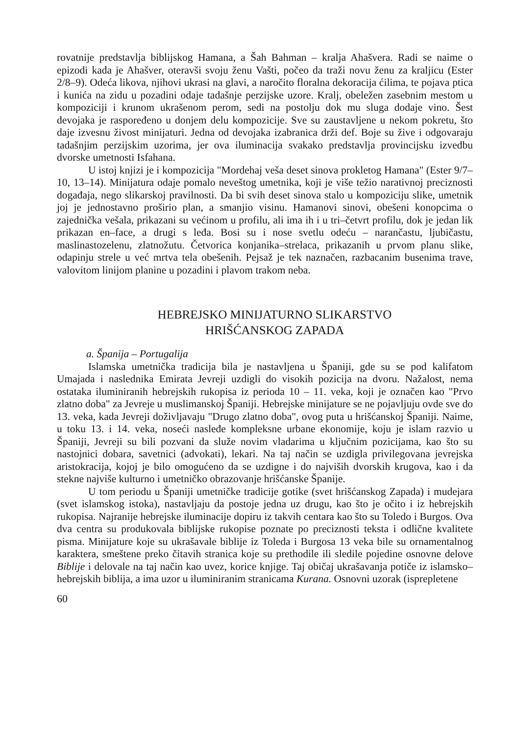rovatnije predstavlja biblijskog Hamana, a Šah Bahman – kralja Ahašvera. Radi se naime o epizodi kada je Ahašver, oteravši svoju ženu Vašti, počeo da traži novu ženu za kraljicu (Ester 2/8–9). Odeća likova, njihovi ukrasi na glavi, a naročito floralna dekoracija ćilima, te pojava ptica i kunića na zidu u pozadini odaje tadašnje perzijske uzore. Kralj, obeležen zasebnim mestom u kompoziciji i krunom ukrašenom perom, sedi na postolju dok mu sluga dodaje vino. Šest devojaka je raspoređeno u donjem delu kompozicije. Sve su zaustavljene u nekom pokretu, što daje izvesnu živost minijaturi. Jedna od devojaka izabranica drži def. Boje su žive i odgovaraju tadašnjim perzijskim uzorima, jer ova iluminacija svakako predstavlja provincijsku izvedbu dvorske umetnosti Isfahana.
U istoj knjizi je i kompozicija "Mordehaj veša deset sinova prokletog Hamana" (Ester 9/7–10, 13–14). Minijatura odaje pomalo neveštog umetnika, koji je više težio narativnoj preciznosti događaja, nego slikarskoj pravilnosti. Da bi svih deset sinova stalo u kompoziciju slike, umetnik joj je jednostavno proširio plan, a smanjio visinu. Hamanovi sinovi, obešeni konopcima o zajednička vešala, prikazani su većinom u profilu, ali ima ih i u tri–četvrt profilu, dok je jedan lik prikazan en–face, a drugi s leđa. Bosi su i nose svetlu odeću – narančastu, ljubičastu, maslinastozelenu, zlatnožutu. Četvorica konjanika–strelaca, prikazanih u prvom planu slike, odapinju strele u već mrtva tela obešenih. Pejsaž je tek naznačen, razbacanim busenima trave, valovitom linijom planine u pozadini i plavom trakom neba.
HEBREJSKO MINIJATURNO SLIKARSTVO
HRIŠĆANSKOG ZAPADA
a. Španija – Portugalija
Islamska umetnička tradicija bila je nastavljena u Španiji, gde su se pod kalifatom Umajada i naslednika Emirata Jevreji uzdigli do visokih pozicija na dvoru. Nažalost, nema ostataka iluminiranih hebrejskih rukopisa iz perioda 10 – 11. veka, koji je označen kao "Prvo zlatno doba" za Jevreje u muslimanskoj Španiji. Hebrejske minijature se ne pojavljuju ovde sve do 13. veka, kada Jevreji doživljavaju "Drugo zlatno doba", ovog puta u hrišćanskoj Španiji. Naime, u toku 13. i 14. veka, noseći nasleđe kompleksne urbane ekonomije, koju je islam razvio u Španiji, Jevreji su bili pozvani da služe novim vladarima u ključnim pozicijama, kao što su nastojnici dobara, savetnici (advokati), lekari. Na taj način se uzdigla privilegovana jevrejska aristokracija, kojoj je bilo omogućeno da se uzdigne i do najviših dvorskih krugova, kao i da stekne najviše kulturno i umetničko obrazovanje hrišćanske Španije.
U tom periodu u Španiji umetničke tradicije gotike (svet hrišćanskog Zapada) i mudejara (svet islamskog istoka), nastavljaju da postoje jedna uz drugu, kao što je očito i iz hebrejskih rukopisa. Najranije hebrejske iluminacije dopiru iz takvih centara kao što su Toledo i Burgos. Ova dva centra su produkovala biblijske rukopise poznate po preciznosti teksta i odlične kvalitete pisma. Minijature koje su ukrašavale biblije iz Toleda i Burgosa 13 veka bile su ornamentalnog karaktera, smeštene preko čitavih stranica koje su prethodile ili sledile pojedine osnovne delove Biblije i delovale na taj način kao uvez, korice knjige. Taj običaj ukrašavanja potiče iz islamsko–hebrejskih biblija, a ima uzor u iluminiranim stranicama Kurana. Osnovni uzorak (isprepletene
60